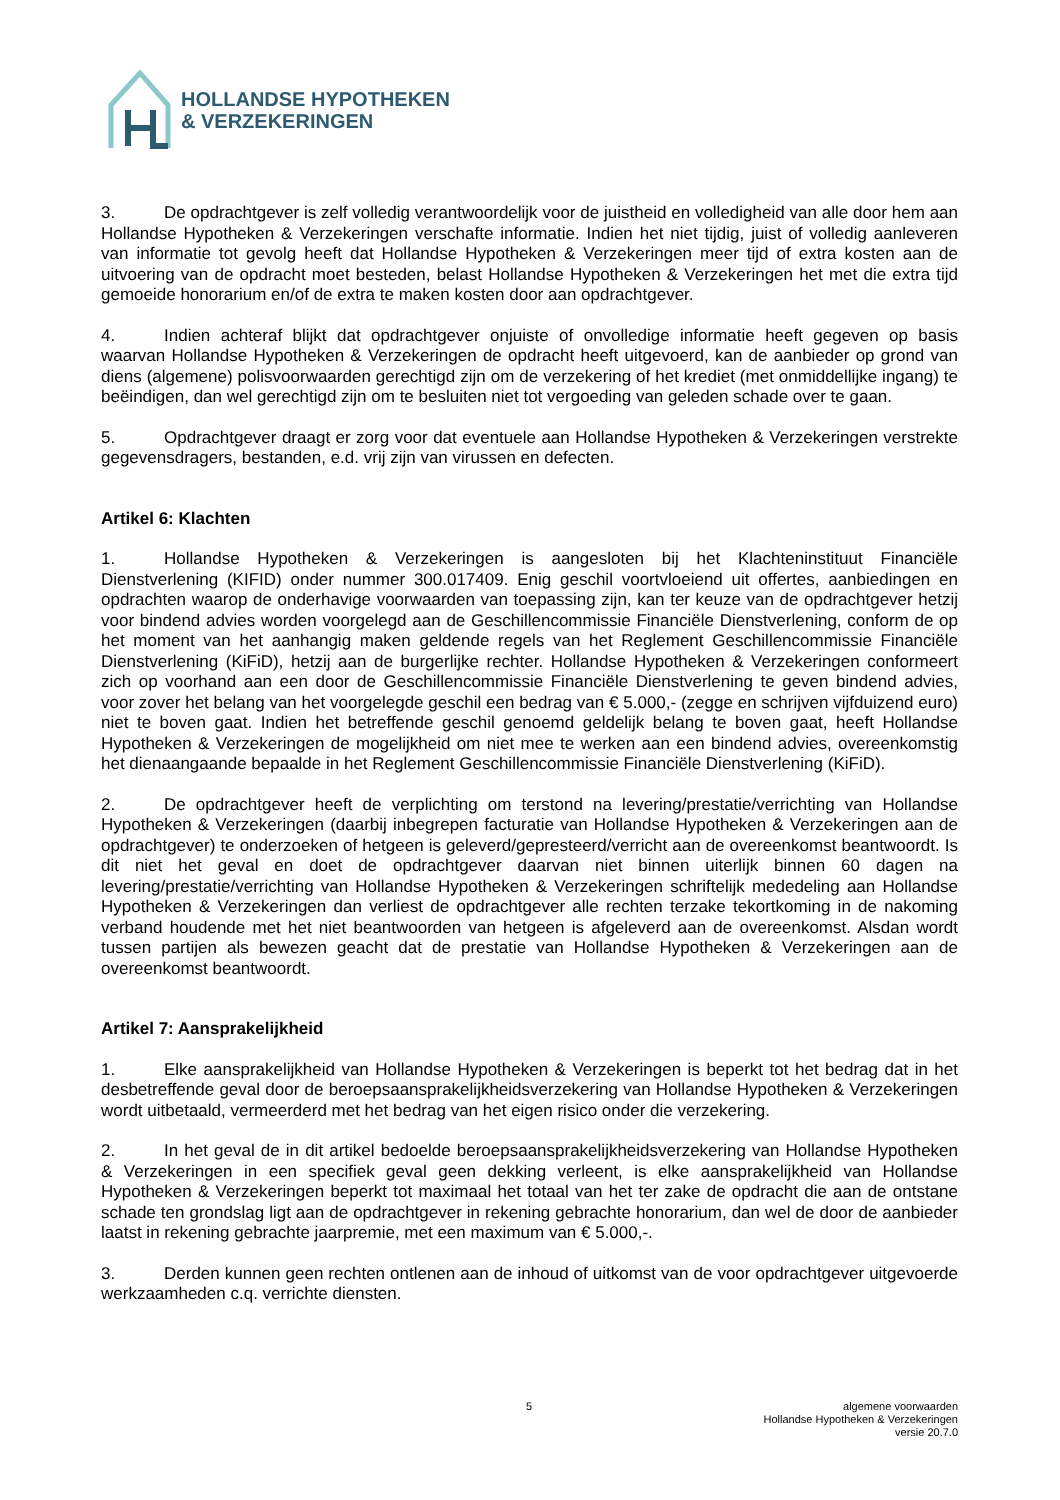HOLLANDSE HYPOTHEKEN
& VERZEKERINGEN
3. De opdrachtgever is zelf volledig verantwoordelijk voor de juistheid en volledigheid van alle door hem aan Hollandse Hypotheken & Verzekeringen verschafte informatie. Indien het niet tijdig, juist of volledig aanleveren van informatie tot gevolg heeft dat Hollandse Hypotheken & Verzekeringen meer tijd of extra kosten aan de uitvoering van de opdracht moet besteden, belast Hollandse Hypotheken & Verzekeringen het met die extra tijd gemoeide honorarium en/of de extra te maken kosten door aan opdrachtgever.
4. Indien achteraf blijkt dat opdrachtgever onjuiste of onvolledige informatie heeft gegeven op basis waarvan Hollandse Hypotheken & Verzekeringen de opdracht heeft uitgevoerd, kan de aanbieder op grond van diens (algemene) polisvoorwaarden gerechtigd zijn om de verzekering of het krediet (met onmiddellijke ingang) te beëindigen, dan wel gerechtigd zijn om te besluiten niet tot vergoeding van geleden schade over te gaan.
5. Opdrachtgever draagt er zorg voor dat eventuele aan Hollandse Hypotheken & Verzekeringen verstrekte gegevensdragers, bestanden, e.d. vrij zijn van virussen en defecten.
Artikel 6: Klachten
1. Hollandse Hypotheken & Verzekeringen is aangesloten bij het Klachteninstituut Financiële Dienstverlening (KIFID) onder nummer 300.017409. Enig geschil voortvloeiend uit offertes, aanbiedingen en opdrachten waarop de onderhavige voorwaarden van toepassing zijn, kan ter keuze van de opdrachtgever hetzij voor bindend advies worden voorgelegd aan de Geschillencommissie Financiële Dienstverlening, conform de op het moment van het aanhangig maken geldende regels van het Reglement Geschillencommissie Financiële Dienstverlening (KiFiD), hetzij aan de burgerlijke rechter. Hollandse Hypotheken & Verzekeringen conformeert zich op voorhand aan een door de Geschillencommissie Financiële Dienstverlening te geven bindend advies, voor zover het belang van het voorgelegde geschil een bedrag van € 5.000,- (zegge en schrijven vijfduizend euro) niet te boven gaat. Indien het betreffende geschil genoemd geldelijk belang te boven gaat, heeft Hollandse Hypotheken & Verzekeringen de mogelijkheid om niet mee te werken aan een bindend advies, overeenkomstig het dienaangaande bepaalde in het Reglement Geschillencommissie Financiële Dienstverlening (KiFiD).
2. De opdrachtgever heeft de verplichting om terstond na levering/prestatie/verrichting van Hollandse Hypotheken & Verzekeringen (daarbij inbegrepen facturatie van Hollandse Hypotheken & Verzekeringen aan de opdrachtgever) te onderzoeken of hetgeen is geleverd/gepresteerd/verricht aan de overeenkomst beantwoordt. Is dit niet het geval en doet de opdrachtgever daarvan niet binnen uiterlijk binnen 60 dagen na levering/prestatie/verrichting van Hollandse Hypotheken & Verzekeringen schriftelijk mededeling aan Hollandse Hypotheken & Verzekeringen dan verliest de opdrachtgever alle rechten terzake tekortkoming in de nakoming verband houdende met het niet beantwoorden van hetgeen is afgeleverd aan de overeenkomst. Alsdan wordt tussen partijen als bewezen geacht dat de prestatie van Hollandse Hypotheken & Verzekeringen aan de overeenkomst beantwoordt.
Artikel 7: Aansprakelijkheid
1. Elke aansprakelijkheid van Hollandse Hypotheken & Verzekeringen is beperkt tot het bedrag dat in het desbetreffende geval door de beroepsaansprakelijkheidsverzekering van Hollandse Hypotheken & Verzekeringen wordt uitbetaald, vermeerderd met het bedrag van het eigen risico onder die verzekering.
2. In het geval de in dit artikel bedoelde beroepsaansprakelijkheidsverzekering van Hollandse Hypotheken & Verzekeringen in een specifiek geval geen dekking verleent, is elke aansprakelijkheid van Hollandse Hypotheken & Verzekeringen beperkt tot maximaal het totaal van het ter zake de opdracht die aan de ontstane schade ten grondslag ligt aan de opdrachtgever in rekening gebrachte honorarium, dan wel de door de aanbieder laatst in rekening gebrachte jaarpremie, met een maximum van € 5.000,-.
3. Derden kunnen geen rechten ontlenen aan de inhoud of uitkomst van de voor opdrachtgever uitgevoerde werkzaamheden c.q. verrichte diensten.
5
algemene voorwaarden
Hollandse Hypotheken & Verzekeringen
versie 20.7.0